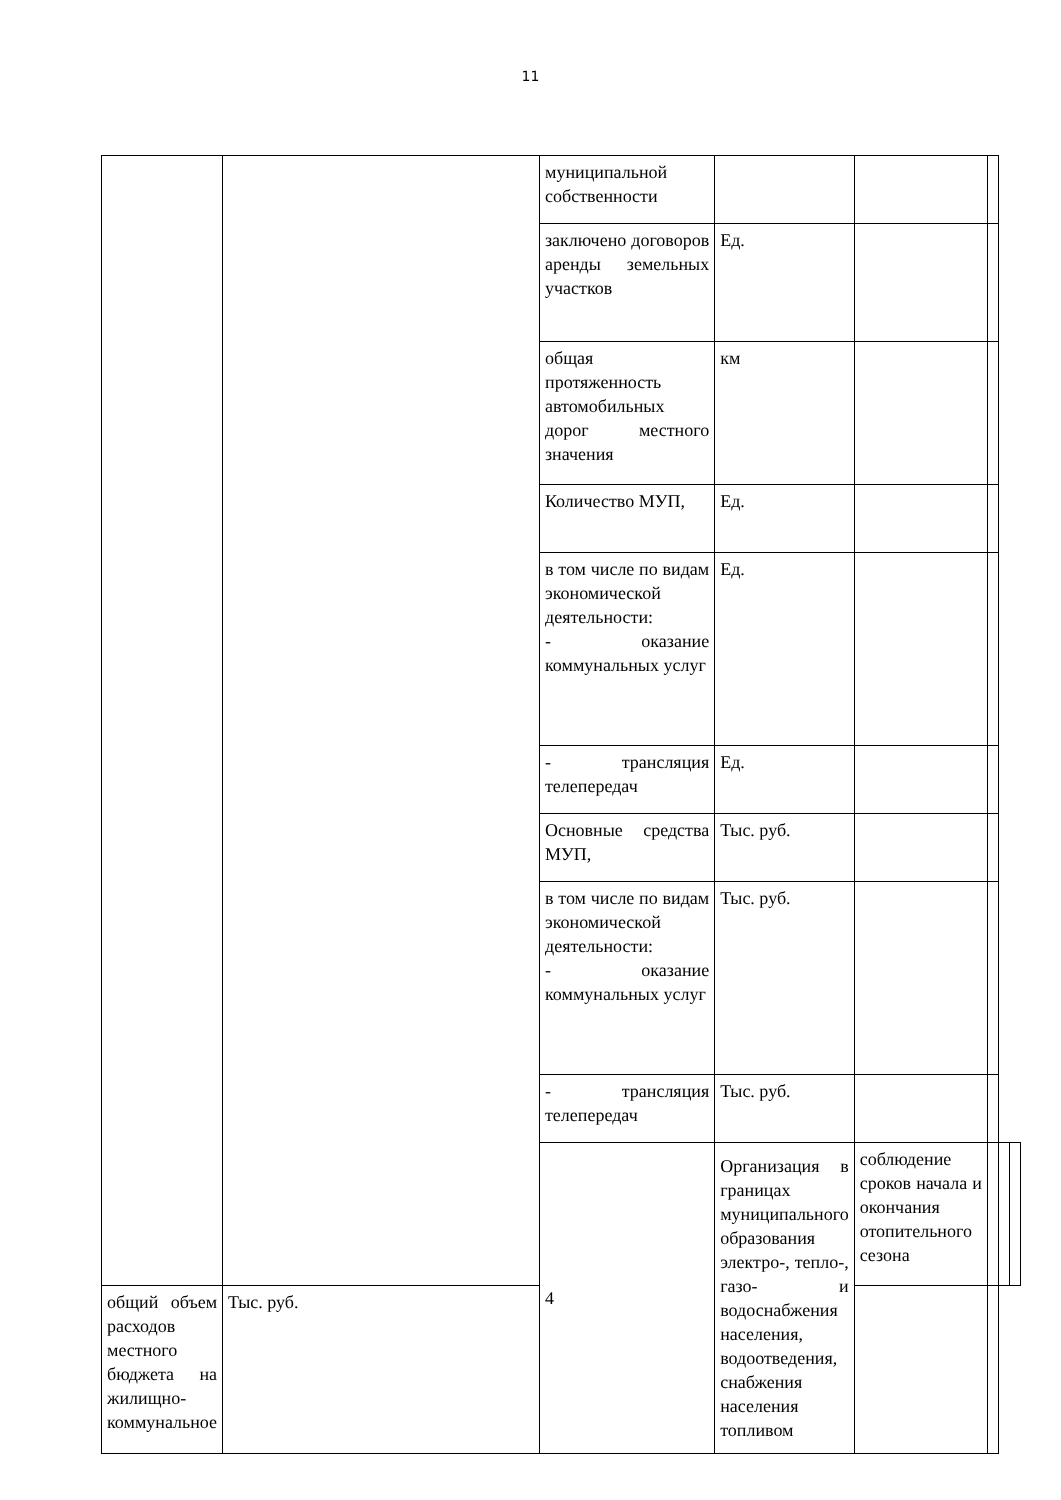11
| | | муниципальной собственности | | | | | |
| | | заключено договоров аренды земельных участков | Ед. | | | | |
| | | общая протяженность автомобильных дорог местного значения | км | | | | |
| | | Количество МУП, | Ед. | | | | |
| | | в том числе по видам экономической деятельности: - оказание коммунальных услуг | Ед. | | | | |
| | | - трансляция телепередач | Ед. | | | | |
| | | Основные средства МУП, | Тыс. руб. | | | | |
| | | в том числе по видам экономической деятельности: - оказание коммунальных услуг | Тыс. руб. | | | | |
| | | - трансляция телепередач | Тыс. руб. | | | | |
| | | 4 | Организация в границах муниципального образования электро-, тепло-, газо- и водоснабжения населения, водоотведения, снабжения населения топливом | соблюдение сроков начала и окончания отопительного сезона | | | |
| общий объем расходов местного бюджета на жилищно-коммунальное | Тыс. руб. | | | | | | |